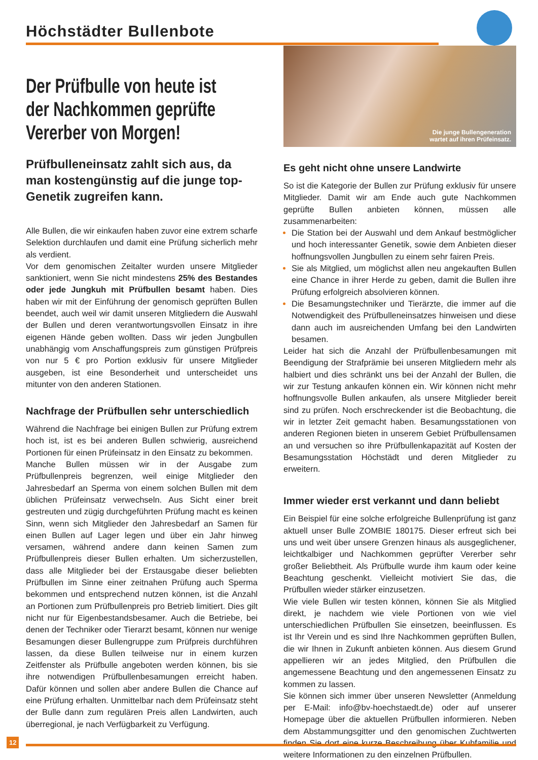Höchstädter Bullenbote
Der Prüfbulle von heute ist der Nachkommen geprüfte Vererber von Morgen!
Prüfbulleneinsatz zahlt sich aus, da man kostengünstig auf die junge top-Genetik zugreifen kann.
Alle Bullen, die wir einkaufen haben zuvor eine extrem scharfe Selektion durchlaufen und damit eine Prüfung sicherlich mehr als verdient.
Vor dem genomischen Zeitalter wurden unsere Mitglieder sanktioniert, wenn Sie nicht mindestens 25% des Bestandes oder jede Jungkuh mit Prüfbullen besamt haben. Dies haben wir mit der Einführung der genomisch geprüften Bullen beendet, auch weil wir damit unseren Mitgliedern die Auswahl der Bullen und deren verantwortungsvollen Einsatz in ihre eigenen Hände geben wollten. Dass wir jeden Jungbullen unabhängig vom Anschaffungspreis zum günstigen Prüfpreis von nur 5 € pro Portion exklusiv für unsere Mitglieder ausgeben, ist eine Besonderheit und unterscheidet uns mitunter von den anderen Stationen.
Nachfrage der Prüfbullen sehr unterschiedlich
Während die Nachfrage bei einigen Bullen zur Prüfung extrem hoch ist, ist es bei anderen Bullen schwierig, ausreichend Portionen für einen Prüfeinsatz in den Einsatz zu bekommen.
Manche Bullen müssen wir in der Ausgabe zum Prüfbullenpreis begrenzen, weil einige Mitglieder den Jahresbedarf an Sperma von einem solchen Bullen mit dem üblichen Prüfeinsatz verwechseln. Aus Sicht einer breit gestreuten und zügig durchgeführten Prüfung macht es keinen Sinn, wenn sich Mitglieder den Jahresbedarf an Samen für einen Bullen auf Lager legen und über ein Jahr hinweg versamen, während andere dann keinen Samen zum Prüfbullenpreis dieser Bullen erhalten. Um sicherzustellen, dass alle Mitglieder bei der Erstausgabe dieser beliebten Prüfbullen im Sinne einer zeitnahen Prüfung auch Sperma bekommen und entsprechend nutzen können, ist die Anzahl an Portionen zum Prüfbullenpreis pro Betrieb limitiert. Dies gilt nicht nur für Eigenbestandsbesamer. Auch die Betriebe, bei denen der Techniker oder Tierarzt besamt, können nur wenige Besamungen dieser Bullengruppe zum Prüfpreis durchführen lassen, da diese Bullen teilweise nur in einem kurzen Zeitfenster als Prüfbulle angeboten werden können, bis sie ihre notwendigen Prüfbullenbesamungen erreicht haben. Dafür können und sollen aber andere Bullen die Chance auf eine Prüfung erhalten. Unmittelbar nach dem Prüfeinsatz steht der Bulle dann zum regulären Preis allen Landwirten, auch überregional, je nach Verfügbarkeit zu Verfügung.
Die junge Bullengeneration
wartet auf ihren Prüfeinsatz.
Es geht nicht ohne unsere Landwirte
So ist die Kategorie der Bullen zur Prüfung exklusiv für unsere Mitglieder. Damit wir am Ende auch gute Nachkommen geprüfte Bullen anbieten können, müssen alle zusammenarbeiten:
Die Station bei der Auswahl und dem Ankauf bestmöglicher und hoch interessanter Genetik, sowie dem Anbieten dieser hoffnungsvollen Jungbullen zu einem sehr fairen Preis.
Sie als Mitglied, um möglichst allen neu angekauften Bullen eine Chance in ihrer Herde zu geben, damit die Bullen ihre Prüfung erfolgreich absolvieren können.
Die Besamungstechniker und Tierärzte, die immer auf die Notwendigkeit des Prüfbulleneinsatzes hinweisen und diese dann auch im ausreichenden Umfang bei den Landwirten besamen.
Leider hat sich die Anzahl der Prüfbullenbesamungen mit Beendigung der Strafprämie bei unseren Mitgliedern mehr als halbiert und dies schränkt uns bei der Anzahl der Bullen, die wir zur Testung ankaufen können ein. Wir können nicht mehr hoffnungsvolle Bullen ankaufen, als unsere Mitglieder bereit sind zu prüfen. Noch erschreckender ist die Beobachtung, die wir in letzter Zeit gemacht haben. Besamungsstationen von anderen Regionen bieten in unserem Gebiet Prüfbullensamen an und versuchen so ihre Prüfbullenkapazität auf Kosten der Besamungsstation Höchstädt und deren Mitglieder zu erweitern.
Immer wieder erst verkannt und dann beliebt
Ein Beispiel für eine solche erfolgreiche Bullenprüfung ist ganz aktuell unser Bulle ZOMBIE 180175. Dieser erfreut sich bei uns und weit über unsere Grenzen hinaus als ausgeglichener, leichtkalbiger und Nachkommen geprüfter Vererber sehr großer Beliebtheit. Als Prüfbulle wurde ihm kaum oder keine Beachtung geschenkt. Vielleicht motiviert Sie das, die Prüfbullen wieder stärker einzusetzen.
Wie viele Bullen wir testen können, können Sie als Mitglied direkt, je nachdem wie viele Portionen von wie viel unterschiedlichen Prüfbullen Sie einsetzen, beeinflussen. Es ist Ihr Verein und es sind Ihre Nachkommen geprüften Bullen, die wir Ihnen in Zukunft anbieten können. Aus diesem Grund appellieren wir an jedes Mitglied, den Prüfbullen die angemessene Beachtung und den angemessenen Einsatz zu kommen zu lassen.
Sie können sich immer über unseren Newsletter (Anmeldung per E-Mail: info@bv-hoechstaedt.de) oder auf unserer Homepage über die aktuellen Prüfbullen informieren. Neben dem Abstammungsgitter und den genomischen Zuchtwerten finden Sie dort eine kurze Beschreibung über Kuhfamilie und weitere Informationen zu den einzelnen Prüfbullen.
12